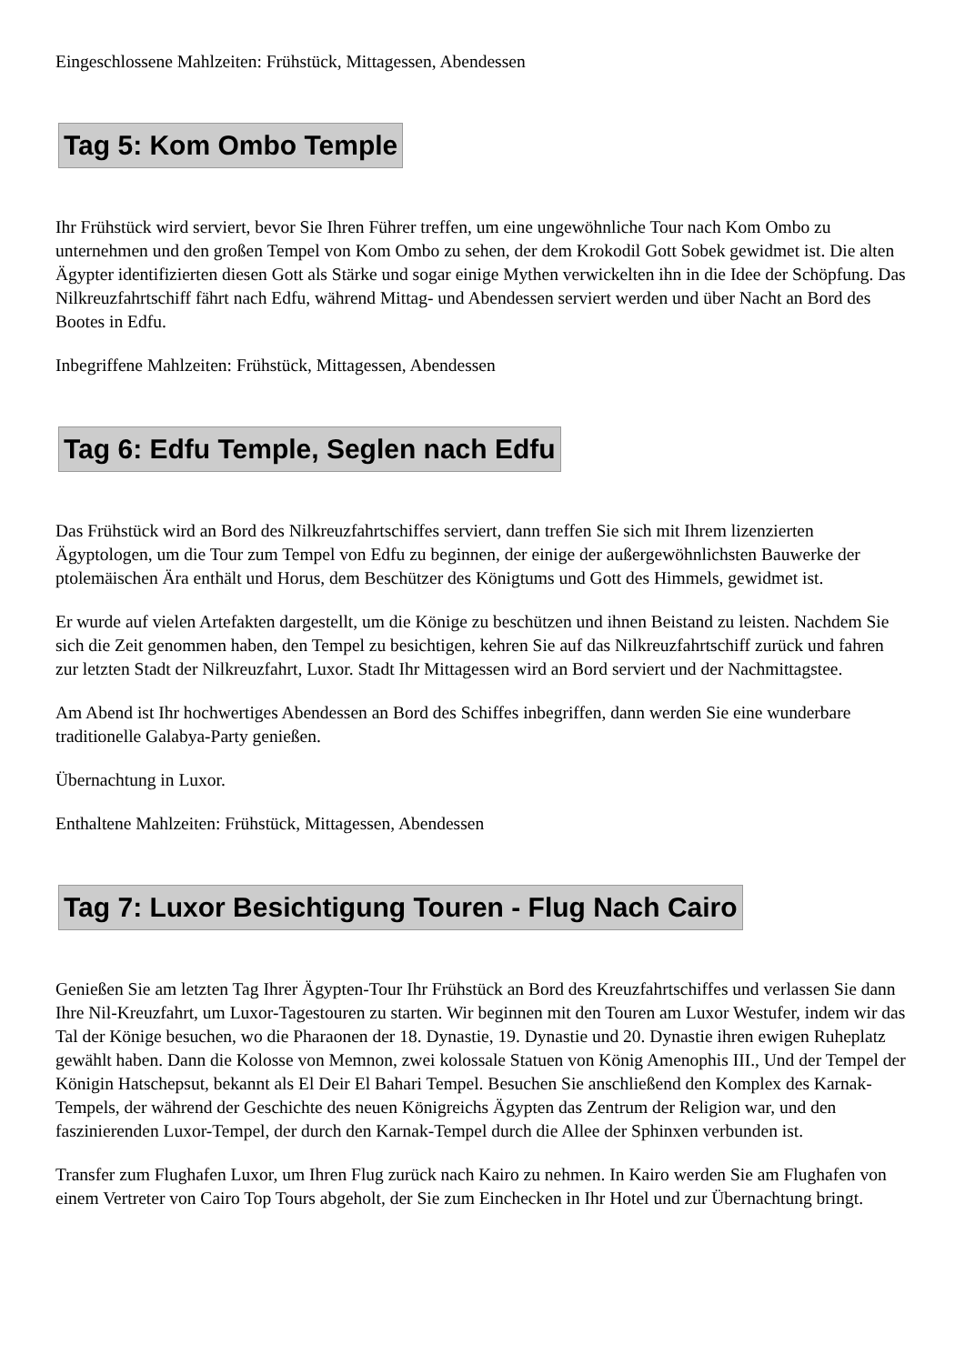Eingeschlossene Mahlzeiten: Frühstück, Mittagessen, Abendessen
Tag 5: Kom Ombo Temple
Ihr Frühstück wird serviert, bevor Sie Ihren Führer treffen, um eine ungewöhnliche Tour nach Kom Ombo zu unternehmen und den großen Tempel von Kom Ombo zu sehen, der dem Krokodil Gott Sobek gewidmet ist. Die alten Ägypter identifizierten diesen Gott als Stärke und sogar einige Mythen verwickelten ihn in die Idee der Schöpfung. Das Nilkreuzfahrtschiff fährt nach Edfu, während Mittag- und Abendessen serviert werden und über Nacht an Bord des Bootes in Edfu.
Inbegriffene Mahlzeiten: Frühstück, Mittagessen, Abendessen
Tag 6: Edfu Temple, Seglen nach Edfu
Das Frühstück wird an Bord des Nilkreuzfahrtschiffes serviert, dann treffen Sie sich mit Ihrem lizenzierten Ägyptologen, um die Tour zum Tempel von Edfu zu beginnen, der einige der außergewöhnlichsten Bauwerke der ptolemäischen Ära enthält und Horus, dem Beschützer des Königtums und Gott des Himmels, gewidmet ist.
Er wurde auf vielen Artefakten dargestellt, um die Könige zu beschützen und ihnen Beistand zu leisten. Nachdem Sie sich die Zeit genommen haben, den Tempel zu besichtigen, kehren Sie auf das Nilkreuzfahrtschiff zurück und fahren zur letzten Stadt der Nilkreuzfahrt, Luxor. Stadt Ihr Mittagessen wird an Bord serviert und der Nachmittagstee.
Am Abend ist Ihr hochwertiges Abendessen an Bord des Schiffes inbegriffen, dann werden Sie eine wunderbare traditionelle Galabya-Party genießen.
Übernachtung in Luxor.
Enthaltene Mahlzeiten: Frühstück, Mittagessen, Abendessen
Tag 7: Luxor Besichtigung Touren - Flug Nach Cairo
Genießen Sie am letzten Tag Ihrer Ägypten-Tour Ihr Frühstück an Bord des Kreuzfahrtschiffes und verlassen Sie dann Ihre Nil-Kreuzfahrt, um Luxor-Tagestouren zu starten. Wir beginnen mit den Touren am Luxor Westufer, indem wir das Tal der Könige besuchen, wo die Pharaonen der 18. Dynastie, 19. Dynastie und 20. Dynastie ihren ewigen Ruheplatz gewählt haben. Dann die Kolosse von Memnon, zwei kolossale Statuen von König Amenophis III., Und der Tempel der Königin Hatschepsut, bekannt als El Deir El Bahari Tempel. Besuchen Sie anschließend den Komplex des Karnak-Tempels, der während der Geschichte des neuen Königreichs Ägypten das Zentrum der Religion war, und den faszinierenden Luxor-Tempel, der durch den Karnak-Tempel durch die Allee der Sphinxen verbunden ist.
Transfer zum Flughafen Luxor, um Ihren Flug zurück nach Kairo zu nehmen. In Kairo werden Sie am Flughafen von einem Vertreter von Cairo Top Tours abgeholt, der Sie zum Einchecken in Ihr Hotel und zur Übernachtung bringt.